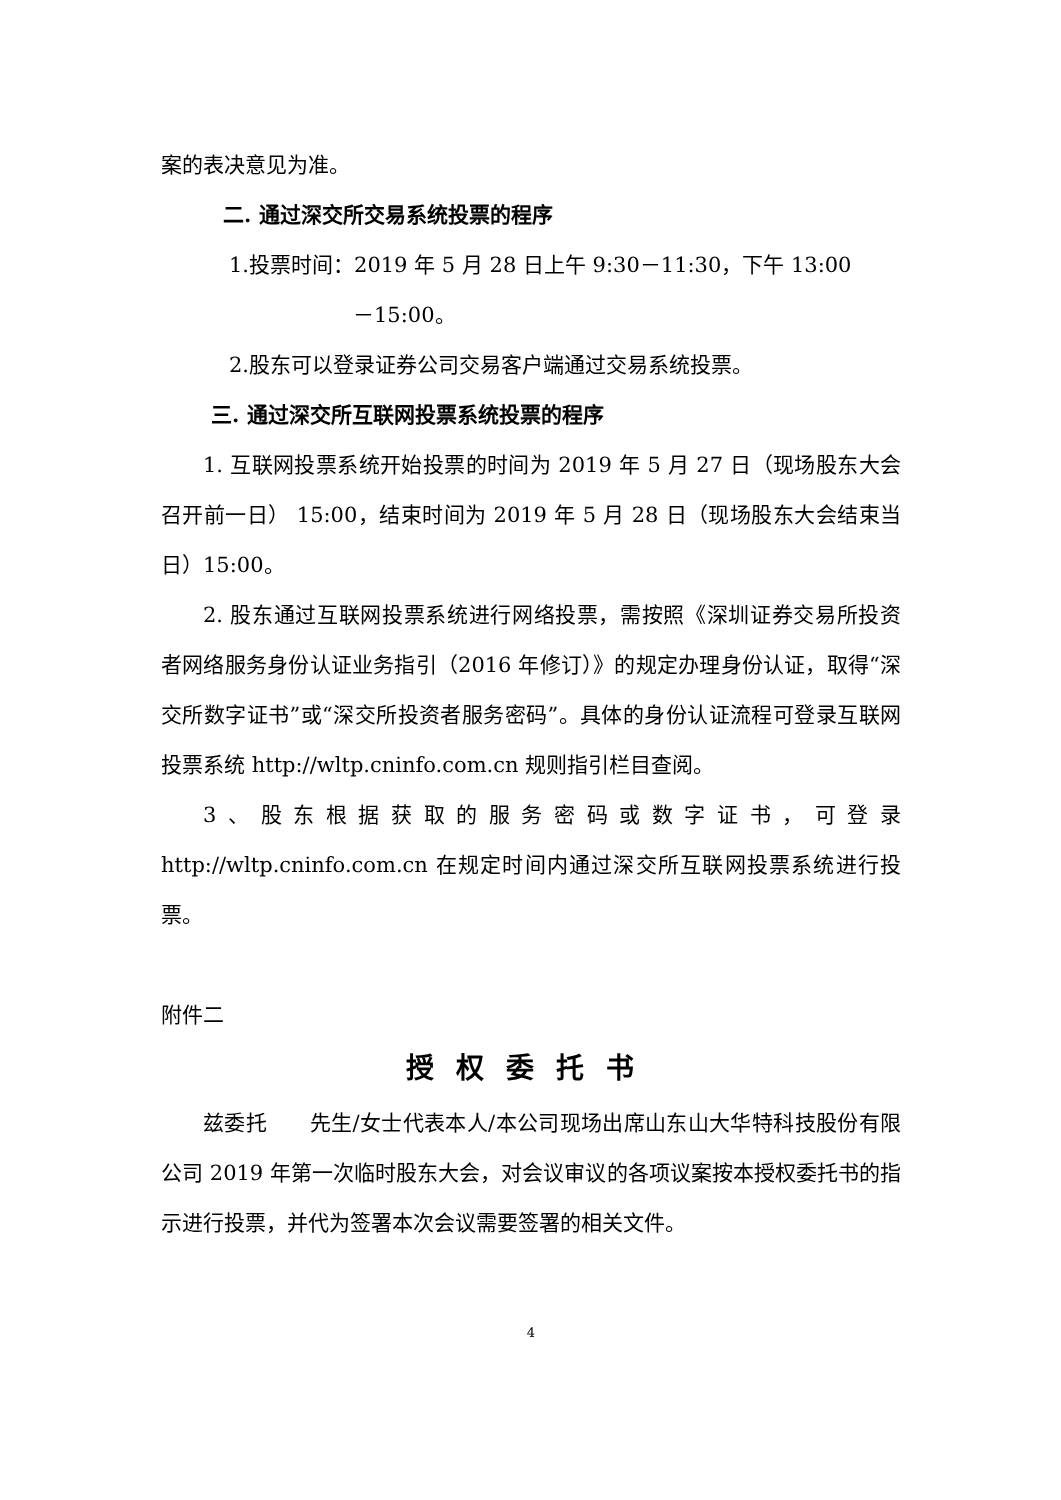案的表决意见为准。
二. 通过深交所交易系统投票的程序
1.投票时间：2019 年 5 月 28 日上午 9:30－11:30，下午 13:00
－15:00。
2.股东可以登录证券公司交易客户端通过交易系统投票。
三. 通过深交所互联网投票系统投票的程序
1. 互联网投票系统开始投票的时间为 2019 年 5 月 27 日（现场股东大会召开前一日） 15:00，结束时间为 2019 年 5 月 28 日（现场股东大会结束当日）15:00。
2. 股东通过互联网投票系统进行网络投票，需按照《深圳证券交易所投资者网络服务身份认证业务指引（2016 年修订）》的规定办理身份认证，取得“深交所数字证书”或“深交所投资者服务密码”。具体的身份认证流程可登录互联网投票系统 http://wltp.cninfo.com.cn 规则指引栏目查阅。
3、股东根据获取的服务密码或数字证书，可登录 http://wltp.cninfo.com.cn 在规定时间内通过深交所互联网投票系统进行投票。
附件二
授权委托书
兹委托　　先生/女士代表本人/本公司现场出席山东山大华特科技股份有限公司 2019 年第一次临时股东大会，对会议审议的各项议案按本授权委托书的指示进行投票，并代为签署本次会议需要签署的相关文件。
4